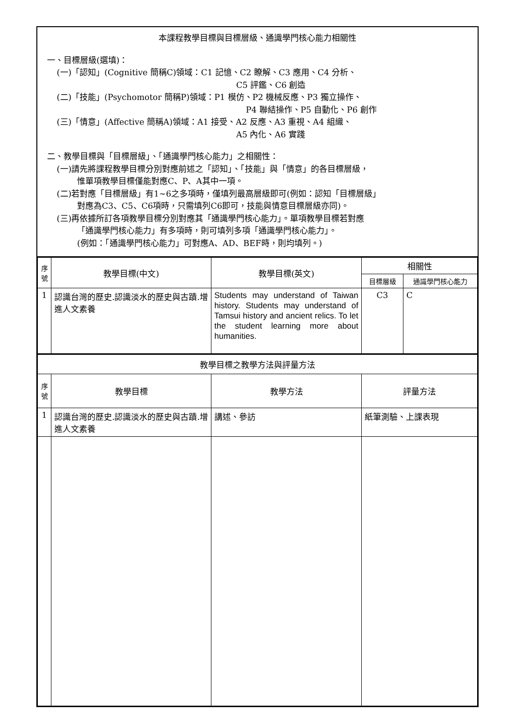本課程教學目標與目標層級、通識學門核心能力相關性
一、目標層級(選填)：
(一)「認知」(Cognitive 簡稱C)領域：C1 記憶、C2 瞭解、C3 應用、C4 分析、
C5 評鑑、C6 創造
(二)「技能」(Psychomotor 簡稱P)領域：P1 模仿、P2 機械反應、P3 獨立操作、
P4 聯結操作、P5 自動化、P6 創作
(三)「情意」(Affective 簡稱A)領域：A1 接受、A2 反應、A3 重視、A4 組織、
A5 內化、A6 實踐
二、教學目標與「目標層級」、「通識學門核心能力」之相關性：
(一)請先將課程教學目標分別對應前述之「認知」、「技能」與「情意」的各目標層級，
惟單項教學目標僅能對應C、P、A其中一項。
(二)若對應「目標層級」有1~6之多項時，僅填列最高層級即可(例如：認知「目標層級」
對應為C3、C5、C6項時，只需填列C6即可，技能與情意目標層級亦同)。
(三)再依據所訂各項教學目標分別對應其「通識學門核心能力」。單項教學目標若對應
「通識學門核心能力」有多項時，則可填列多項「通識學門核心能力」。
(例如：「通識學門核心能力」可對應A、AD、BEF時，則均填列。)
| 序 號 | 教學目標(中文) | 教學目標(英文) | 相關性 | |
| --- | --- | --- | --- | --- |
| | | | 目標層級 | 通識學門核心能力 |
| 1 | 認識台灣的歷史.認識淡水的歷史與古蹟.增進人文素養 | Students may understand of Taiwan history. Students may understand of Tamsui history and ancient relics. To let the student learning more about humanities. | C3 | C |
| 教學目標之教學方法與評量方法 | | | |
| 序 號 | 教學目標 | 教學方法 | 評量方法 |
| 1 | 認識台灣的歷史.認識淡水的歷史與古蹟.增進人文素養 | 講述、參訪 | 紙筆測驗、上課表現 |